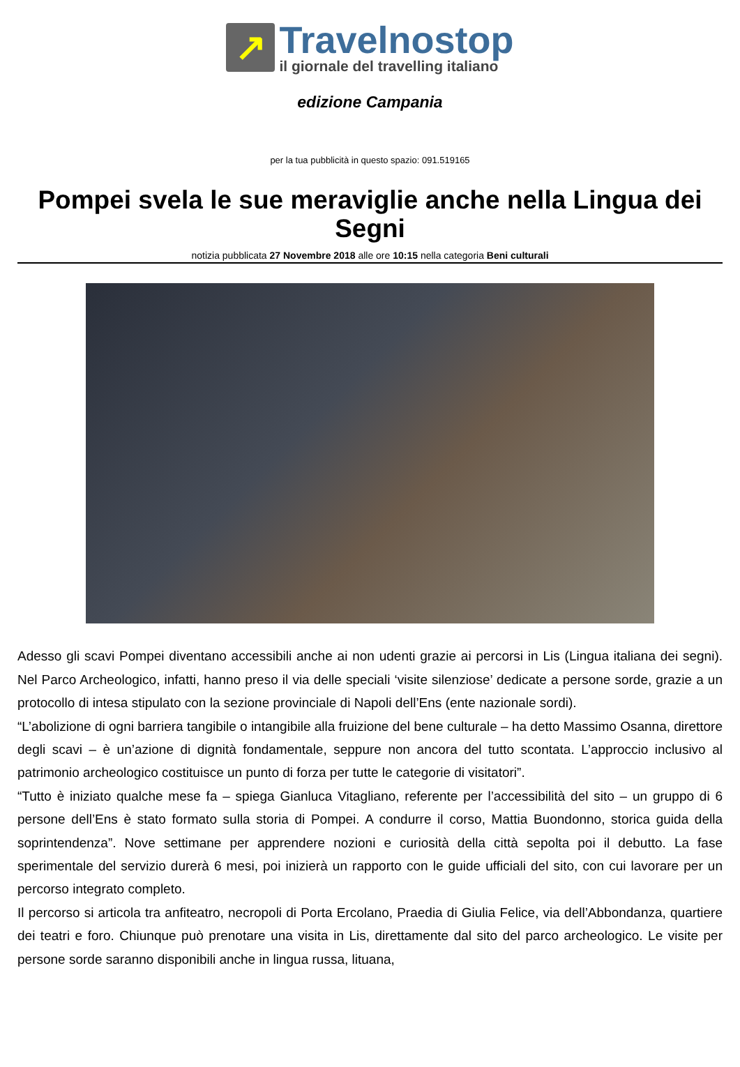↗
Travelnostop
il giornale del travelling italiano
edizione Campania
per la tua pubblicità in questo spazio: 091.519165
Pompei svela le sue meraviglie anche nella Lingua dei Segni
notizia pubblicata 27 Novembre 2018 alle ore 10:15 nella categoria Beni culturali
Adesso gli scavi Pompei diventano accessibili anche ai non udenti grazie ai percorsi in Lis (Lingua italiana dei segni). Nel Parco Archeologico, infatti, hanno preso il via delle speciali ‘visite silenziose’ dedicate a persone sorde, grazie a un protocollo di intesa stipulato con la sezione provinciale di Napoli dell’Ens (ente nazionale sordi).
“L’abolizione di ogni barriera tangibile o intangibile alla fruizione del bene culturale – ha detto Massimo Osanna, direttore degli scavi – è un’azione di dignità fondamentale, seppure non ancora del tutto scontata. L’approccio inclusivo al patrimonio archeologico costituisce un punto di forza per tutte le categorie di visitatori”.
“Tutto è iniziato qualche mese fa – spiega Gianluca Vitagliano, referente per l’accessibilità del sito – un gruppo di 6 persone dell’Ens è stato formato sulla storia di Pompei. A condurre il corso, Mattia Buondonno, storica guida della soprintendenza”. Nove settimane per apprendere nozioni e curiosità della città sepolta poi il debutto. La fase sperimentale del servizio durerà 6 mesi, poi inizierà un rapporto con le guide ufficiali del sito, con cui lavorare per un percorso integrato completo.
Il percorso si articola tra anfiteatro, necropoli di Porta Ercolano, Praedia di Giulia Felice, via dell’Abbondanza, quartiere dei teatri e foro. Chiunque può prenotare una visita in Lis, direttamente dal sito del parco archeologico. Le visite per persone sorde saranno disponibili anche in lingua russa, lituana,